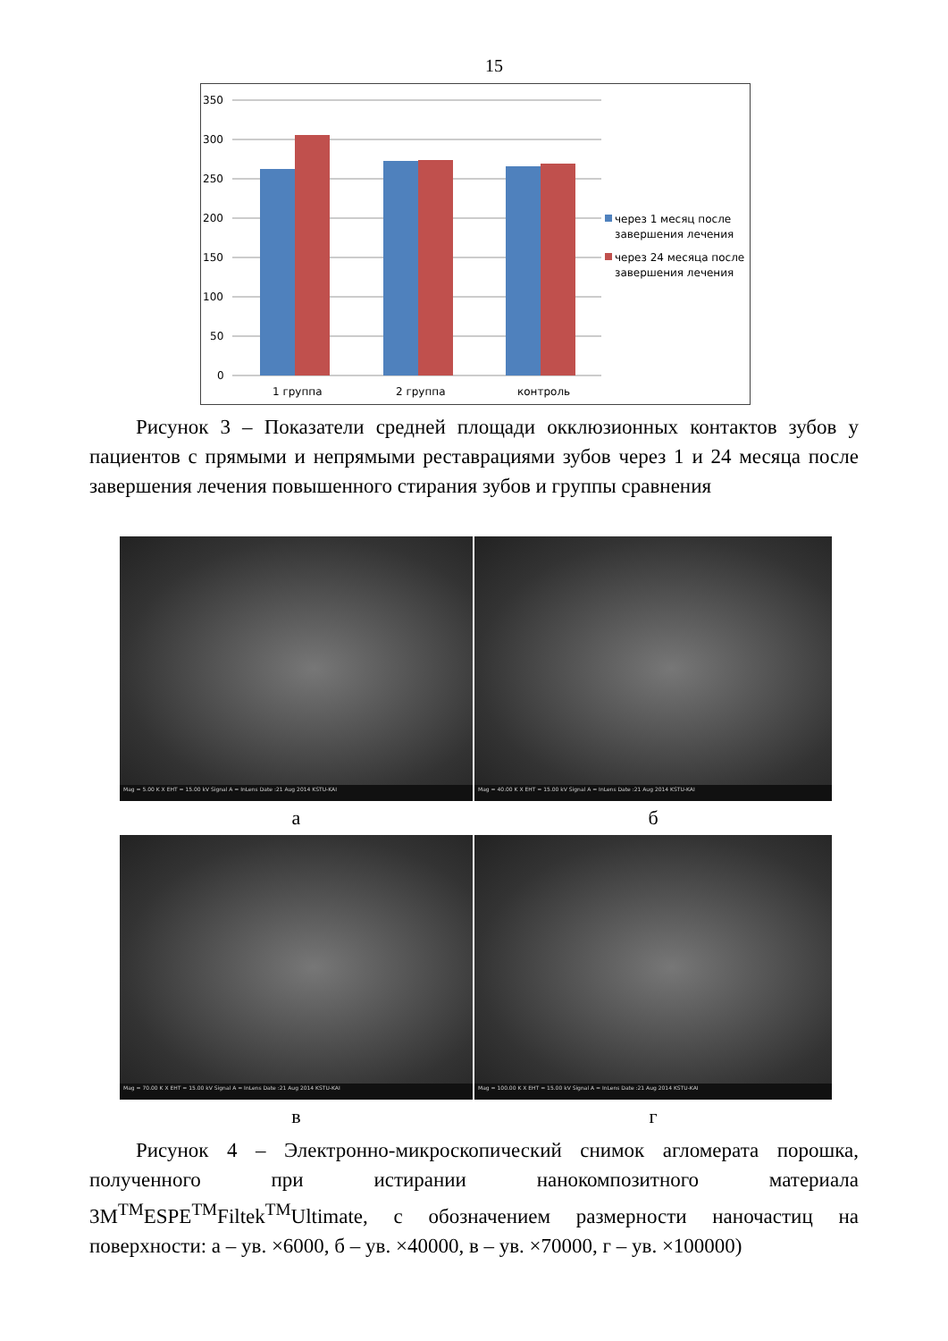15
350
300
250
200
150
100
50
0
1 группа
2 группа
контроль
через 1 месяц после
завершения лечения
через 24 месяца после
завершения лечения
Рисунок 3 – Показатели средней площади окклюзионных контактов зубов у пациентов с прямыми и непрямыми реставрациями зубов через 1 и 24 месяца после завершения лечения повышенного стирания зубов и группы сравнения
Mag = 5.00 K X EHT = 15.00 kV Signal A = InLens Date :21 Aug 2014 KSTU-KAI
Mag = 40.00 K X EHT = 15.00 kV Signal A = InLens Date :21 Aug 2014 KSTU-KAI
а
б
Mag = 70.00 K X EHT = 15.00 kV Signal A = InLens Date :21 Aug 2014 KSTU-KAI
Mag = 100.00 K X EHT = 15.00 kV Signal A = InLens Date :21 Aug 2014 KSTU-KAI
в
г
Рисунок 4 – Электронно-микроскопический снимок агломерата порошка, полученного при истирании нанокомпозитного материала 3M<sup>TM</sup>ESPE<sup>TM</sup>Filtek<sup>TM</sup>Ultimate, с обозначением размерности наночастиц на поверхности: а – ув. ×6000, б – ув. ×40000, в – ув. ×70000, г – ув. ×100000)